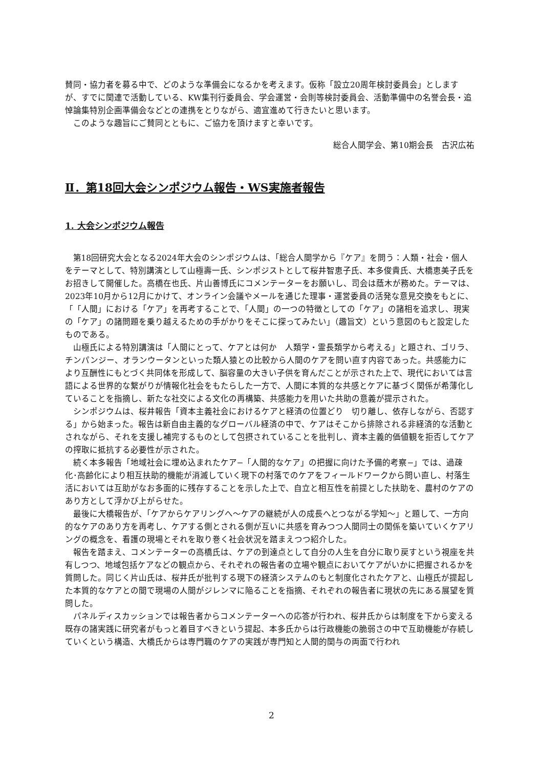賛同・協力者を募る中で、どのような準備会になるかを考えます。仮称「設立20周年検討委員会」としますが、すでに関連で活動している、KW集刊行委員会、学会運営・会則等検討委員会、活動準備中の名誉会長・追悼論集特別企画準備会などとの連携をとりながら、適宜進めて行きたいと思います。
このような趣旨にご賛同とともに、ご協力を頂けますと幸いです。
総合人間学会、第10期会長　古沢広祐
Ⅱ．第18回大会シンポジウム報告・WS実施者報告
1. 大会シンポジウム報告
第18回研究大会となる2024年大会のシンポジウムは、「総合人間学から『ケア』を問う：人類・社会・個人をテーマとして、特別講演として山極壽一氏、シンポジストとして桜井智恵子氏、本多俊貴氏、大橋恵美子氏をお招きして開催した。高橋在也氏、片山善博氏にコメンテーターをお願いし、司会は蔭木が務めた。テーマは、2023年10月から12月にかけて、オンライン会議やメールを通じた理事・運営委員の活発な意見交換をもとに、「「人間」における「ケア」を再考することで、「人間」の一つの特徴としての「ケア」の諸相を追求し、現実の「ケア」の諸問題を乗り越えるための手がかりをそこに探ってみたい」（趣旨文）という意図のもと設定したものである。
山極氏による特別講演は「人間にとって、ケアとは何か　人類学・霊長類学から考える」と題され、ゴリラ、チンパンジー、オランウータンといった類人猿との比較から人間のケアを問い直す内容であった。共感能力により互酬性にもとづく共同体を形成して、脳容量の大きい子供を育んだことが示された上で、現代においては言語による世界的な繋がりが情報化社会をもたらした一方で、人間に本質的な共感とケアに基づく関係が希薄化していることを指摘し、新たな社交による文化の再構築、共感能力を用いた共助の意義が提示された。
シンポジウムは、桜井報告「資本主義社会におけるケアと経済の位置どり　切り離し、依存しながら、否認する」から始まった。報告は新自由主義的なグローバル経済の中で、ケアはそこから排除される非経済的な活動とされながら、それを支援し補完するものとして包摂されていることを批判し、資本主義的価値観を拒否してケアの搾取に抵抗する必要性が示された。
続く本多報告「地域社会に埋め込まれたケア−「人間的なケア」の把握に向けた予備的考察−」では、過疎化･高齢化により相互扶助的機能が消滅していく現下の村落でのケアをフィールドワークから問い直し、村落生活においては互助がなお多面的に残存することを示した上で、自立と相互性を前提とした扶助を、農村のケアのあり方として浮かび上がらせた。
最後に大橋報告が、「ケアからケアリングへ〜ケアの継続が人の成長へとつながる学知〜」と題して、一方向的なケアのあり方を再考し、ケアする側とされる側が互いに共感を育みつつ人間同士の関係を築いていくケアリングの概念を、看護の現場とそれを取り巻く社会状況を踏まえつつ紹介した。
報告を踏まえ、コメンテーターの高橋氏は、ケアの到達点として自分の人生を自分に取り戻すという視座を共有しつつ、地域包括ケアなどの観点から、それぞれの報告者の立場や観点においてケアがいかに把握されるかを質問した。同じく片山氏は、桜井氏が批判する現下の経済システムのもと制度化されたケアと、山極氏が提起した本質的なケアとの間で現場の人間がジレンマに陥ることを指摘、それぞれの報告者に現状の先にある展望を質問した。
パネルディスカッションでは報告者からコメンテーターへの応答が行われ、桜井氏からは制度を下から変える既存の諸実践に研究者がもっと着目すべきという提起、本多氏からは行政機能の脆弱さの中で互助機能が存続していくという構造、大橋氏からは専門職のケアの実践が専門知と人間的関与の両面で行われ
2